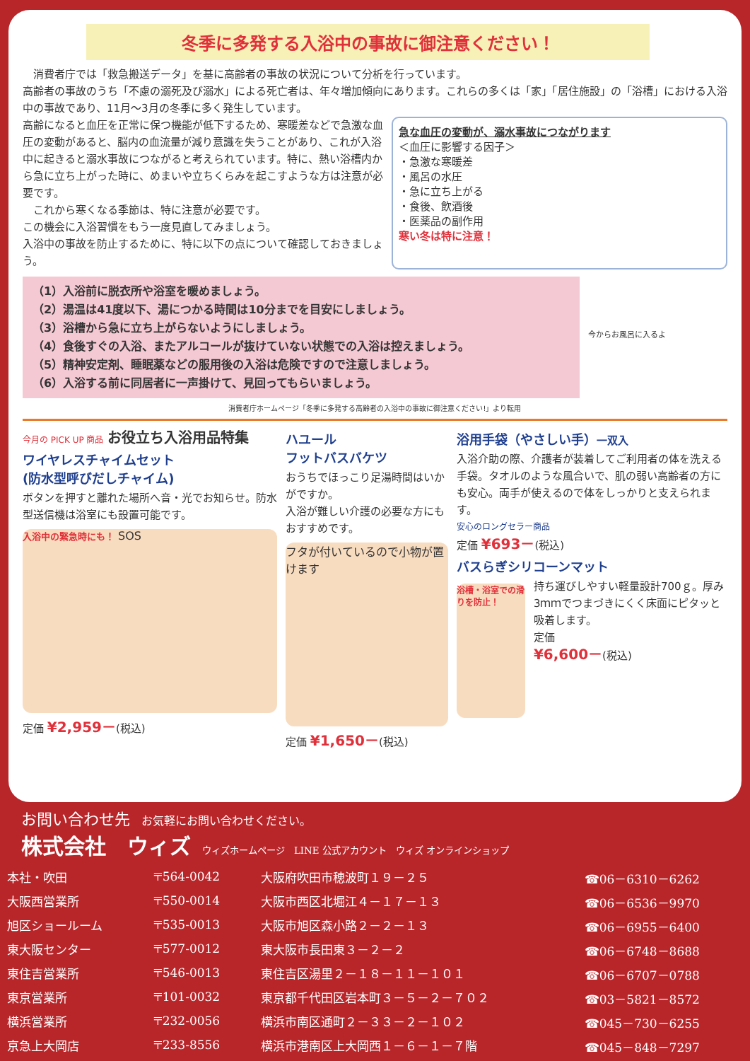冬季に多発する入浴中の事故に御注意ください！
　消費者庁では「救急搬送データ」を基に高齢者の事故の状況について分析を行っています。
高齢者の事故のうち「不慮の溺死及び溺水」による死亡者は、年々増加傾向にあります。これらの多くは「家」「居住施設」の「浴槽」における入浴中の事故であり、11月～3月の冬季に多く発生しています。
高齢になると血圧を正常に保つ機能が低下するため、寒暖差などで急激な血圧の変動があると、脳内の血流量が減り意識を失うことがあり、これが入浴中に起きると溺水事故につながると考えられています。特に、熱い浴槽内から急に立ち上がった時に、めまいや立ちくらみを起こすような方は注意が必要です。
　これから寒くなる季節は、特に注意が必要です。
この機会に入浴習慣をもう一度見直してみましょう。
入浴中の事故を防止するために、特に以下の点について確認しておきましょう。
急な血圧の変動が、溺水事故につながります
＜血圧に影響する因子＞
・急激な寒暖差
・風呂の水圧
・急に立ち上がる
・食後、飲酒後
・医薬品の副作用
寒い冬は特に注意！
（1）入浴前に脱衣所や浴室を暖めましょう。
（2）湯温は41度以下、湯につかる時間は10分までを目安にしましょう。
（3）浴槽から急に立ち上がらないようにしましょう。
（4）食後すぐの入浴、またアルコールが抜けていない状態での入浴は控えましょう。
（5）精神安定剤、睡眠薬などの服用後の入浴は危険ですので注意しましょう。
（6）入浴する前に同居者に一声掛けて、見回ってもらいましょう。
今からお風呂に入るよ
消費者庁ホームページ「冬季に多発する高齢者の入浴中の事故に御注意ください!」より転用
今月の PICK UP 商品 お役立ち入浴用品特集
ワイヤレスチャイムセット
(防水型呼びだしチャイム)
ボタンを押すと離れた場所へ音・光でお知らせ。防水型送信機は浴室にも設置可能です。
入浴中の緊急時にも！ SOS
定価 ¥2,959－(税込)
ハユール
フットバスバケツ
おうちでほっこり足湯時間はいかがですか。
入浴が難しい介護の必要な方にもおすすめです。
フタが付いているので小物が置けます
定価 ¥1,650－(税込)
浴用手袋（やさしい手）一双入
入浴介助の際、介護者が装着してご利用者の体を洗える手袋。タオルのような風合いで、肌の弱い高齢者の方にも安心。両手が使えるので体をしっかりと支えられます。
安心のロングセラー商品
定価 ¥693－(税込)
バスらぎシリコーンマット
浴槽・浴室での滑りを防止！
持ち運びしやすい軽量設計700ｇ。厚み3ｍｍでつまづきにくく床面にピタッと吸着します。
定価
¥6,600－(税込)
お問い合わせ先　お気軽にお問い合わせください。
株式会社　ウィズ　ウィズホームページ　LINE 公式アカウント　ウィズ オンラインショップ
| 本社・吹田 | 〒564-0042 | 大阪府吹田市穂波町１９－２５ | ☎06－6310－6262 |
| 大阪西営業所 | 〒550-0014 | 大阪市西区北堀江４－１７－１３ | ☎06－6536－9970 |
| 旭区ショールーム | 〒535-0013 | 大阪市旭区森小路２－２－１３ | ☎06－6955－6400 |
| 東大阪センター | 〒577-0012 | 東大阪市長田東３－２－２ | ☎06－6748－8688 |
| 東住吉営業所 | 〒546-0013 | 東住吉区湯里２－１８－１１－１０１ | ☎06－6707－0788 |
| 東京営業所 | 〒101-0032 | 東京都千代田区岩本町３－５－２－７０２ | ☎03－5821－8572 |
| 横浜営業所 | 〒232-0056 | 横浜市南区通町２－３３－２－１０２ | ☎045－730－6255 |
| 京急上大岡店 | 〒233-8556 | 横浜市港南区上大岡西１－６－１－７階 | ☎045－848－7297 |